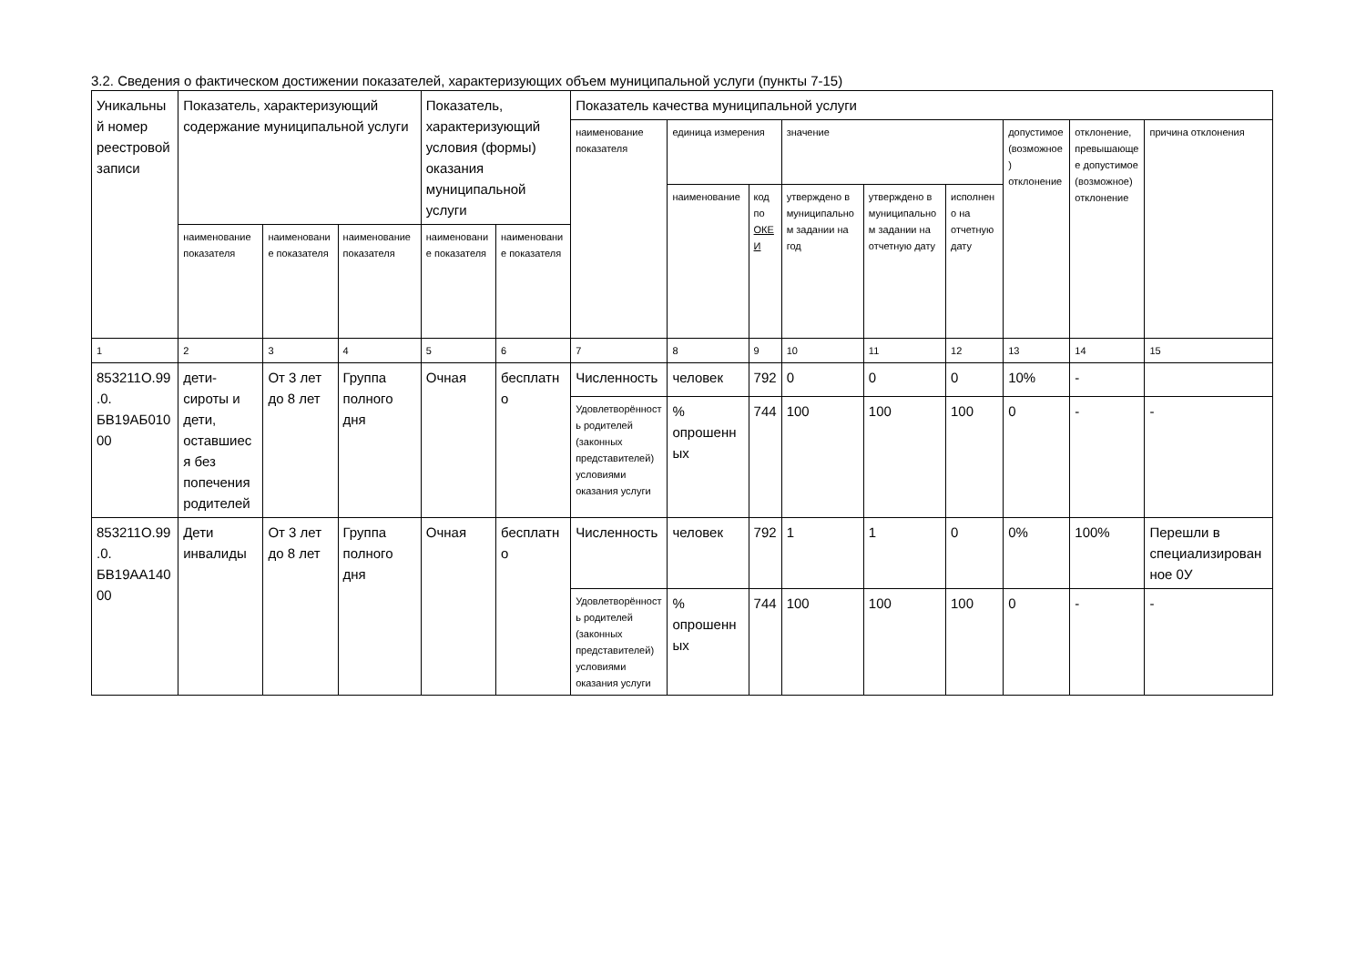3.2. Сведения о фактическом достижении показателей, характеризующих объем муниципальной услуги (пункты 7-15)
| Уникальный номер реестровой записи | Показатель, характеризующий содержание муниципальной услуги | | | Показатель, характеризующий условия (формы) оказания муниципальной услуги | | Показатель качества муниципальной услуги | | | | | | | | |
| --- | --- | --- | --- | --- | --- | --- | --- | --- | --- | --- | --- | --- | --- | --- |
| | | | | | | наименование показателя | единица измерения | | значение | | | допустимое (возможное) отклонение | отклонение, превышающее допустимое (возможное) отклонение | причина отклонения |
| | | | | | | | наименование | код по ОКЕИ | утверждено в муниципальном задании на год | утверждено в муниципальном задании на отчетную дату | исполнено на отчетную дату | | | |
| | наименование показателя | наименование показателя | наименование показателя | наименование показателя | наименование показателя | | | | | | | | | |
| 1 | 2 | 3 | 4 | 5 | 6 | 7 | 8 | 9 | 10 | 11 | 12 | 13 | 14 | 15 |
| 853211О.99.0. БВ19АБ01000 | дети-сироты и дети, оставшиеся без попечения родителей | От 3 лет до 8 лет | Группа полного дня | Очная | бесплатно | Численность | человек | 792 | 0 | 0 | 0 | 10% | - | |
| | | | | | | Удовлетворённость родителей (законных представителей) условиями оказания услуги | % опрошенных | 744 | 100 | 100 | 100 | 0 | - | - |
| 853211О.99.0. БВ19АА14000 | Дети инвалиды | От 3 лет до 8 лет | Группа полного дня | Очная | бесплатно | Численность | человек | 792 | 1 | 1 | 0 | 0% | 100% | Перешли в специализированное 0У |
| | | | | | | Удовлетворённость родителей (законных представителей) условиями оказания услуги | % опрошенных | 744 | 100 | 100 | 100 | 0 | - | - |